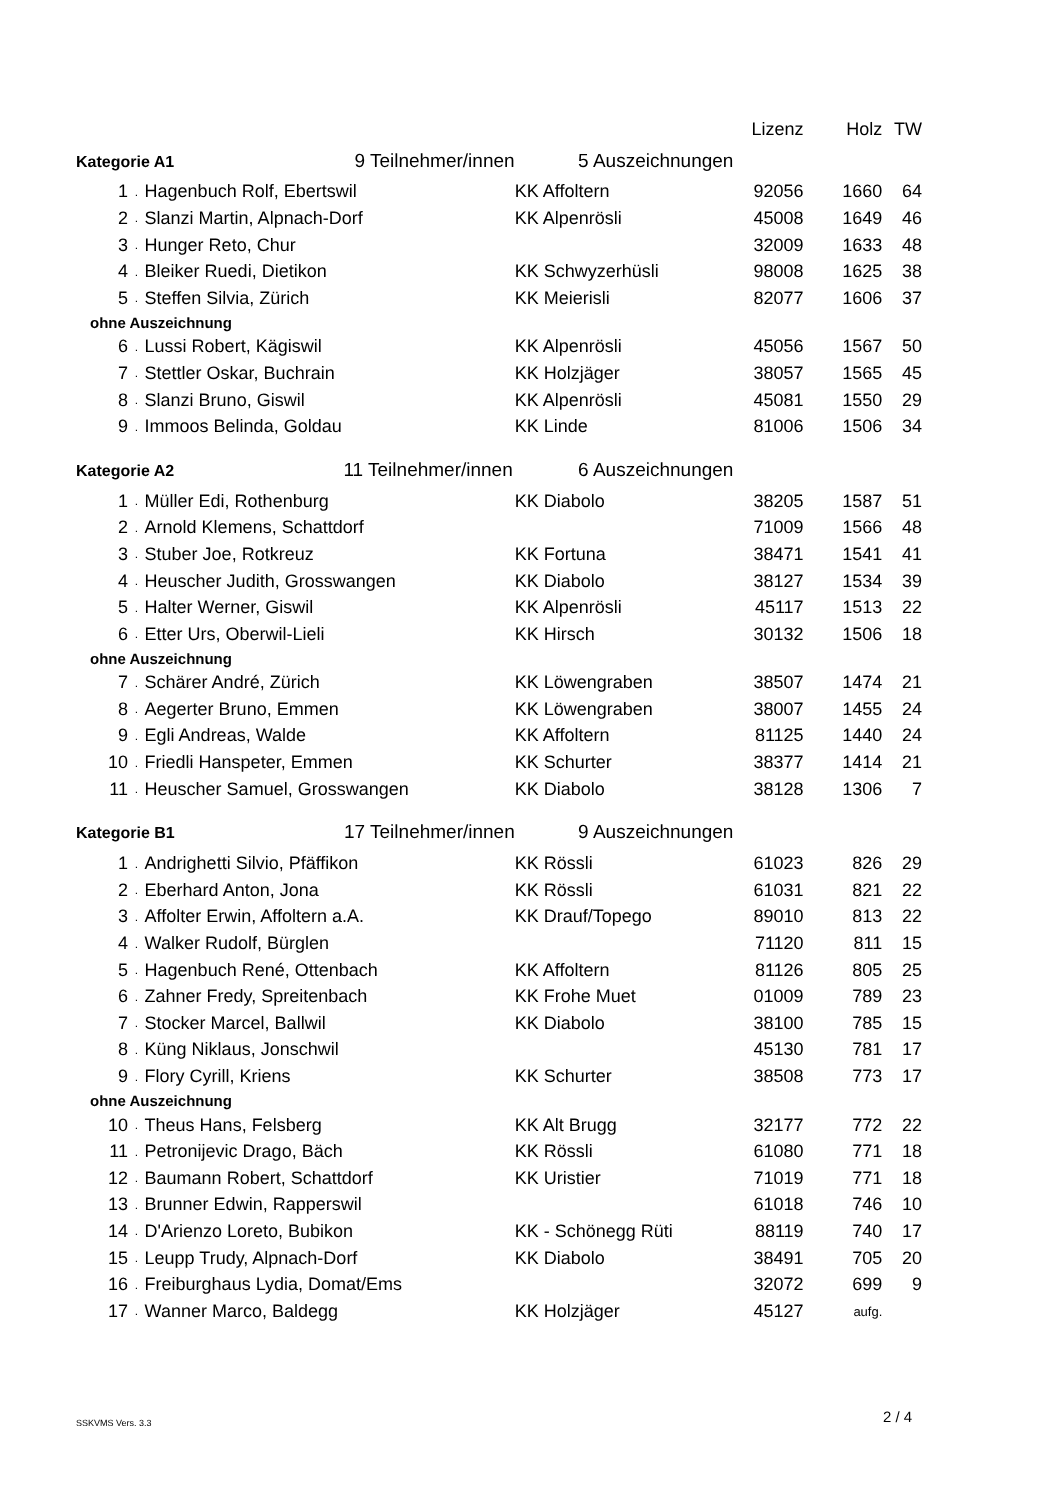| | | | | Lizenz | Holz | TW |
| --- | --- | --- | --- | --- | --- | --- |
| Kategorie A1 9 Teilnehmer/innen | | | 5 Auszeichnungen | | | |
| 1 | . | Hagenbuch Rolf, Ebertswil | KK Affoltern | 92056 | 1660 | 64 |
| 2 | . | Slanzi Martin, Alpnach-Dorf | KK Alpenrösli | 45008 | 1649 | 46 |
| 3 | . | Hunger Reto, Chur | | 32009 | 1633 | 48 |
| 4 | . | Bleiker Ruedi, Dietikon | KK Schwyzerhüsli | 98008 | 1625 | 38 |
| 5 | . | Steffen Silvia, Zürich | KK Meierisli | 82077 | 1606 | 37 |
| ohne Auszeichnung | | | | | | |
| 6 | . | Lussi Robert, Kägiswil | KK Alpenrösli | 45056 | 1567 | 50 |
| 7 | . | Stettler Oskar, Buchrain | KK Holzjäger | 38057 | 1565 | 45 |
| 8 | . | Slanzi Bruno, Giswil | KK Alpenrösli | 45081 | 1550 | 29 |
| 9 | . | Immoos Belinda, Goldau | KK Linde | 81006 | 1506 | 34 |
| Kategorie A2 11 Teilnehmer/innen | | | 6 Auszeichnungen | | | |
| 1 | . | Müller Edi, Rothenburg | KK Diabolo | 38205 | 1587 | 51 |
| 2 | . | Arnold Klemens, Schattdorf | | 71009 | 1566 | 48 |
| 3 | . | Stuber Joe, Rotkreuz | KK Fortuna | 38471 | 1541 | 41 |
| 4 | . | Heuscher Judith, Grosswangen | KK Diabolo | 38127 | 1534 | 39 |
| 5 | . | Halter Werner, Giswil | KK Alpenrösli | 45117 | 1513 | 22 |
| 6 | . | Etter Urs, Oberwil-Lieli | KK Hirsch | 30132 | 1506 | 18 |
| ohne Auszeichnung | | | | | | |
| 7 | . | Schärer André, Zürich | KK Löwengraben | 38507 | 1474 | 21 |
| 8 | . | Aegerter Bruno, Emmen | KK Löwengraben | 38007 | 1455 | 24 |
| 9 | . | Egli Andreas, Walde | KK Affoltern | 81125 | 1440 | 24 |
| 10 | . | Friedli Hanspeter, Emmen | KK Schurter | 38377 | 1414 | 21 |
| 11 | . | Heuscher Samuel, Grosswangen | KK Diabolo | 38128 | 1306 | 7 |
| Kategorie B1 17 Teilnehmer/innen | | | 9 Auszeichnungen | | | |
| 1 | . | Andrighetti Silvio, Pfäffikon | KK Rössli | 61023 | 826 | 29 |
| 2 | . | Eberhard Anton, Jona | KK Rössli | 61031 | 821 | 22 |
| 3 | . | Affolter Erwin, Affoltern a.A. | KK Drauf/Topego | 89010 | 813 | 22 |
| 4 | . | Walker Rudolf, Bürglen | | 71120 | 811 | 15 |
| 5 | . | Hagenbuch René, Ottenbach | KK Affoltern | 81126 | 805 | 25 |
| 6 | . | Zahner Fredy, Spreitenbach | KK Frohe Muet | 01009 | 789 | 23 |
| 7 | . | Stocker Marcel, Ballwil | KK Diabolo | 38100 | 785 | 15 |
| 8 | . | Küng Niklaus, Jonschwil | | 45130 | 781 | 17 |
| 9 | . | Flory Cyrill, Kriens | KK Schurter | 38508 | 773 | 17 |
| ohne Auszeichnung | | | | | | |
| 10 | . | Theus Hans, Felsberg | KK Alt Brugg | 32177 | 772 | 22 |
| 11 | . | Petronijevic Drago, Bäch | KK Rössli | 61080 | 771 | 18 |
| 12 | . | Baumann Robert, Schattdorf | KK Uristier | 71019 | 771 | 18 |
| 13 | . | Brunner Edwin, Rapperswil | | 61018 | 746 | 10 |
| 14 | . | D'Arienzo Loreto, Bubikon | KK - Schönegg Rüti | 88119 | 740 | 17 |
| 15 | . | Leupp Trudy, Alpnach-Dorf | KK Diabolo | 38491 | 705 | 20 |
| 16 | . | Freiburghaus Lydia, Domat/Ems | | 32072 | 699 | 9 |
| 17 | . | Wanner Marco, Baldegg | KK Holzjäger | 45127 | aufg. | |
SSKVMS Vers. 3.3 2 / 4